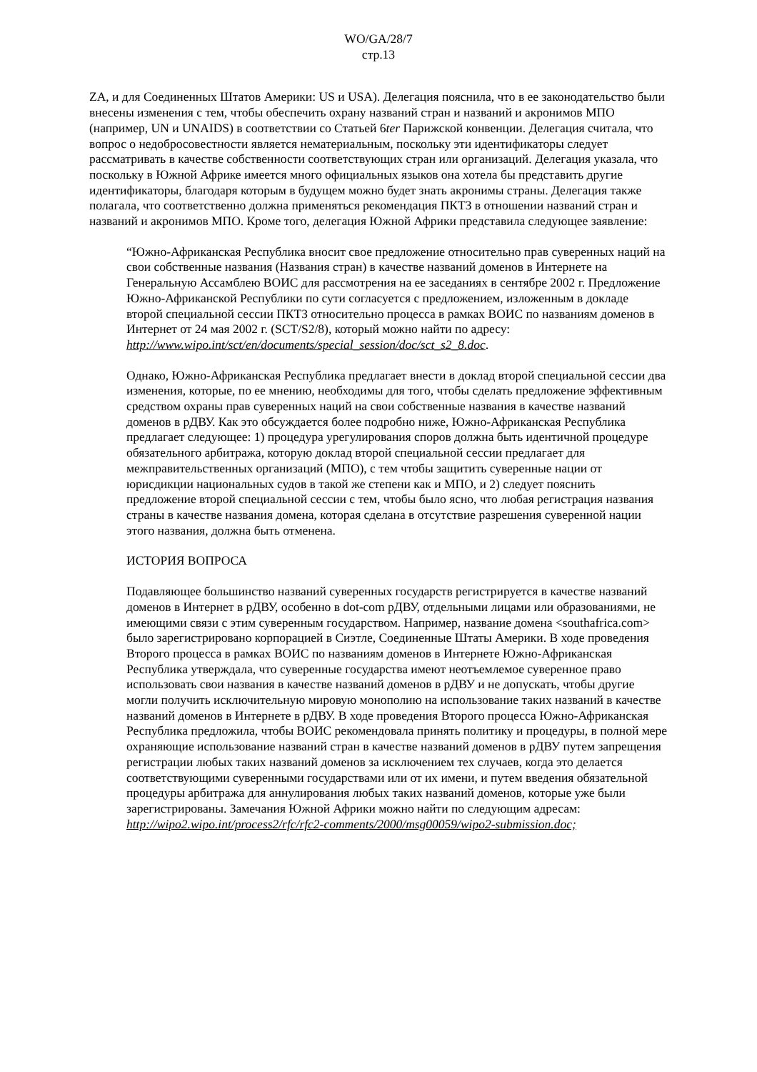WO/GA/28/7
стр.13
ZA, и для Соединенных Штатов Америки: US и USA). Делегация пояснила, что в ее законодательство были внесены изменения с тем, чтобы обеспечить охрану названий стран и названий и акронимов МПО (например, UN и UNAIDS) в соответствии со Статьей 6ter Парижской конвенции. Делегация считала, что вопрос о недобросовестности является нематериальным, поскольку эти идентификаторы следует рассматривать в качестве собственности соответствующих стран или организаций. Делегация указала, что поскольку в Южной Африке имеется много официальных языков она хотела бы представить другие идентификаторы, благодаря которым в будущем можно будет знать акронимы страны. Делегация также полагала, что соответственно должна применяться рекомендация ПКТЗ в отношении названий стран и названий и акронимов МПО. Кроме того, делегация Южной Африки представила следующее заявление:
“Южно-Африканская Республика вносит свое предложение относительно прав суверенных наций на свои собственные названия (Названия стран) в качестве названий доменов в Интернете на Генеральную Ассамблею ВОИС для рассмотрения на ее заседаниях в сентябре 2002 г. Предложение Южно-Африканской Республики по сути согласуется с предложением, изложенным в докладе второй специальной сессии ПКТЗ относительно процесса в рамках ВОИС по названиям доменов в Интернет от 24 мая 2002 г. (SCT/S2/8), который можно найти по адресу: http://www.wipo.int/sct/en/documents/special_session/doc/sct_s2_8.doc.
Однако, Южно-Африканская Республика предлагает внести в доклад второй специальной сессии два изменения, которые, по ее мнению, необходимы для того, чтобы сделать предложение эффективным средством охраны прав суверенных наций на свои собственные названия в качестве названий доменов в рДВУ. Как это обсуждается более подробно ниже, Южно-Африканская Республика предлагает следующее: 1) процедура урегулирования споров должна быть идентичной процедуре обязательного арбитража, которую доклад второй специальной сессии предлагает для межправительственных организаций (МПО), с тем чтобы защитить суверенные нации от юрисдикции национальных судов в такой же степени как и МПО, и 2) следует пояснить предложение второй специальной сессии с тем, чтобы было ясно, что любая регистрация названия страны в качестве названия домена, которая сделана в отсутствие разрешения суверенной нации этого названия, должна быть отменена.
ИСТОРИЯ ВОПРОСА
Подавляющее большинство названий суверенных государств регистрируется в качестве названий доменов в Интернет в рДВУ, особенно в dot-com рДВУ, отдельными лицами или образованиями, не имеющими связи с этим суверенным государством. Например, название домена <southafrica.com> было зарегистрировано корпорацией в Сиэтле, Соединенные Штаты Америки. В ходе проведения Второго процесса в рамках ВОИС по названиям доменов в Интернете Южно-Африканская Республика утверждала, что суверенные государства имеют неотъемлемое суверенное право использовать свои названия в качестве названий доменов в рДВУ и не допускать, чтобы другие могли получить исключительную мировую монополию на использование таких названий в качестве названий доменов в Интернете в рДВУ. В ходе проведения Второго процесса Южно-Африканская Республика предложила, чтобы ВОИС рекомендовала принять политику и процедуры, в полной мере охраняющие использование названий стран в качестве названий доменов в рДВУ путем запрещения регистрации любых таких названий доменов за исключением тех случаев, когда это делается соответствующими суверенными государствами или от их имени, и путем введения обязательной процедуры арбитража для аннулирования любых таких названий доменов, которые уже были зарегистрированы. Замечания Южной Африки можно найти по следующим адресам: http://wipo2.wipo.int/process2/rfc/rfc2-comments/2000/msg00059/wipo2-submission.doc;